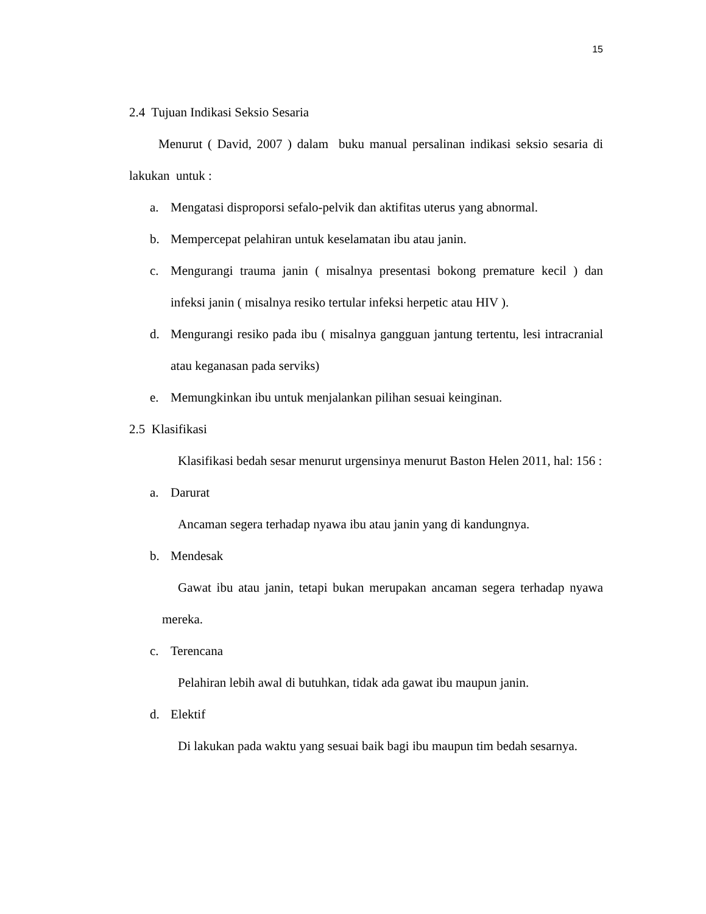15
2.4 Tujuan Indikasi Seksio Sesaria
Menurut ( David, 2007 ) dalam buku manual persalinan indikasi seksio sesaria di lakukan untuk :
a. Mengatasi disproporsi sefalo-pelvik dan aktifitas uterus yang abnormal.
b. Mempercepat pelahiran untuk keselamatan ibu atau janin.
c. Mengurangi trauma janin ( misalnya presentasi bokong premature kecil ) dan infeksi janin ( misalnya resiko tertular infeksi herpetic atau HIV ).
d. Mengurangi resiko pada ibu ( misalnya gangguan jantung tertentu, lesi intracranial atau keganasan pada serviks)
e. Memungkinkan ibu untuk menjalankan pilihan sesuai keinginan.
2.5 Klasifikasi
Klasifikasi bedah sesar menurut urgensinya menurut Baston Helen 2011, hal: 156 :
a. Darurat
Ancaman segera terhadap nyawa ibu atau janin yang di kandungnya.
b. Mendesak
Gawat ibu atau janin, tetapi bukan merupakan ancaman segera terhadap nyawa mereka.
c. Terencana
Pelahiran lebih awal di butuhkan, tidak ada gawat ibu maupun janin.
d. Elektif
Di lakukan pada waktu yang sesuai baik bagi ibu maupun tim bedah sesarnya.